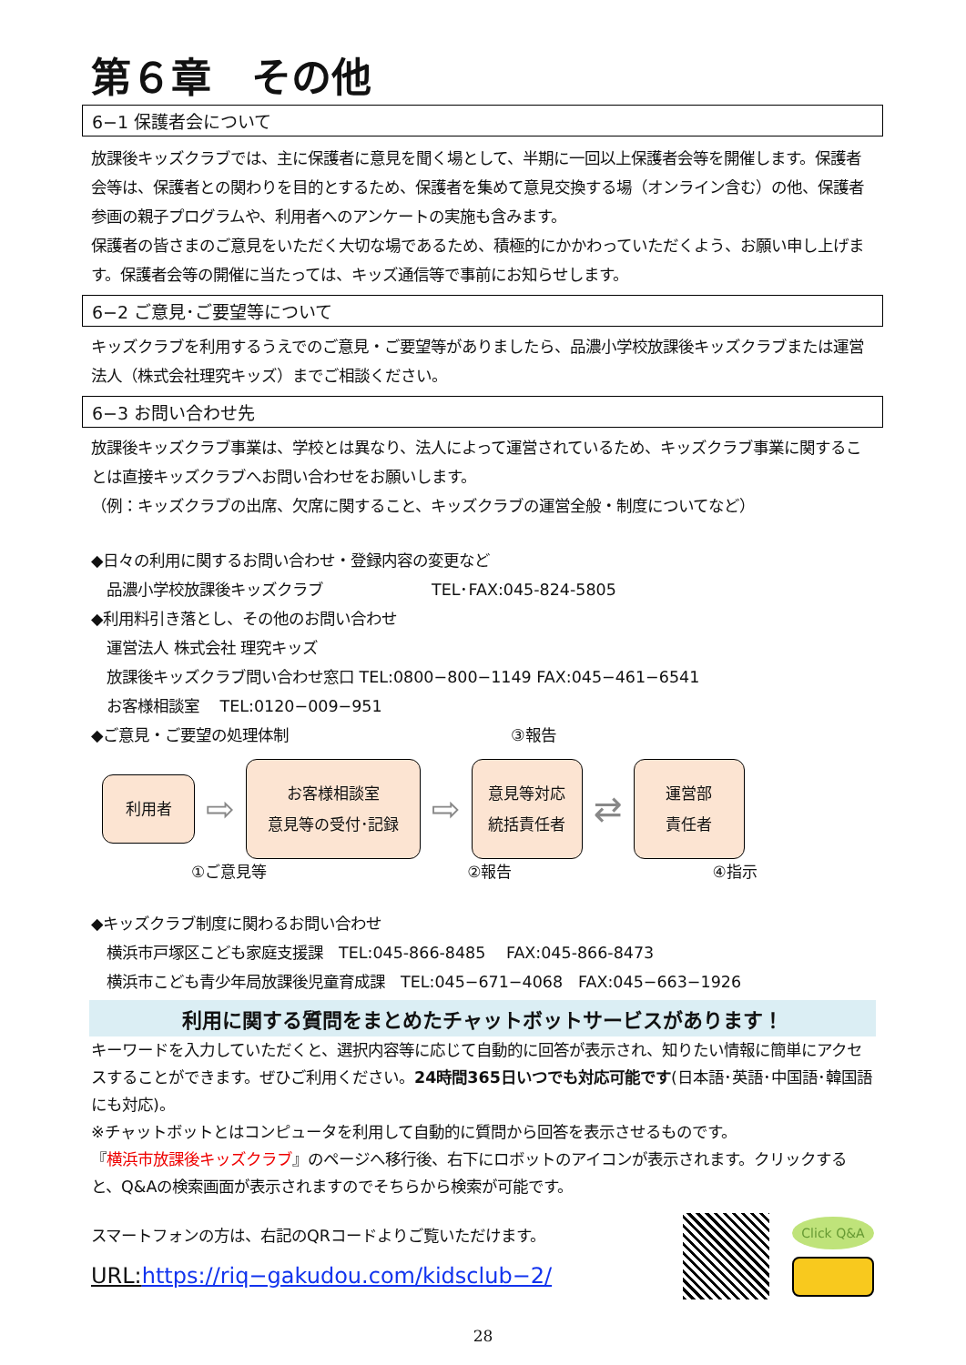第６章　その他
6−1 保護者会について
放課後キッズクラブでは、主に保護者に意見を聞く場として、半期に一回以上保護者会等を開催します。保護者会等は、保護者との関わりを目的とするため、保護者を集めて意見交換する場（オンライン含む）の他、保護者参画の親子プログラムや、利用者へのアンケートの実施も含みます。
保護者の皆さまのご意見をいただく大切な場であるため、積極的にかかわっていただくよう、お願い申し上げます。保護者会等の開催に当たっては、キッズ通信等で事前にお知らせします。
6−2 ご意見･ご要望等について
キッズクラブを利用するうえでのご意見・ご要望等がありましたら、品濃小学校放課後キッズクラブまたは運営法人（株式会社理究キッズ）までご相談ください。
6−3 お問い合わせ先
放課後キッズクラブ事業は、学校とは異なり、法人によって運営されているため、キッズクラブ事業に関することは直接キッズクラブへお問い合わせをお願いします。
（例：キッズクラブの出席、欠席に関すること、キッズクラブの運営全般・制度についてなど）
◆日々の利用に関するお問い合わせ・登録内容の変更など
　品濃小学校放課後キッズクラブ　　　　　　　TEL･FAX:045-824-5805
◆利用料引き落とし、その他のお問い合わせ
　運営法人 株式会社 理究キッズ
　放課後キッズクラブ問い合わせ窓口 TEL:0800−800−1149 FAX:045−461−6541
　お客様相談室　 TEL:0120−009−951
◆ご意見・ご要望の処理体制　　　　　　　　　　　　　　 ③報告
利用者
⇨
お客様相談室
意見等の受付･記録
⇨
意見等対応
統括責任者
⇄
運営部
責任者
①ご意見等 ②報告 ④指示
◆キッズクラブ制度に関わるお問い合わせ
　横浜市戸塚区こども家庭支援課　TEL:045-866-8485　 FAX:045-866-8473
　横浜市こども青少年局放課後児童育成課　TEL:045−671−4068　FAX:045−663−1926
利用に関する質問をまとめたチャットボットサービスがあります！
キーワードを入力していただくと、選択内容等に応じて自動的に回答が表示され、知りたい情報に簡単にアクセスすることができます。ぜひご利用ください。24時間365日いつでも対応可能です(日本語･英語･中国語･韓国語にも対応)。
※チャットボットとはコンピュータを利用して自動的に質問から回答を表示させるものです。
『横浜市放課後キッズクラブ』のページへ移行後、右下にロボットのアイコンが表示されます。クリックすると、Q&Aの検索画面が表示されますのでそちらから検索が可能です。
スマートフォンの方は、右記のQRコードよりご覧いただけます。
URL: https://riq−gakudou.com/kidsclub−2/
Click Q&A
28